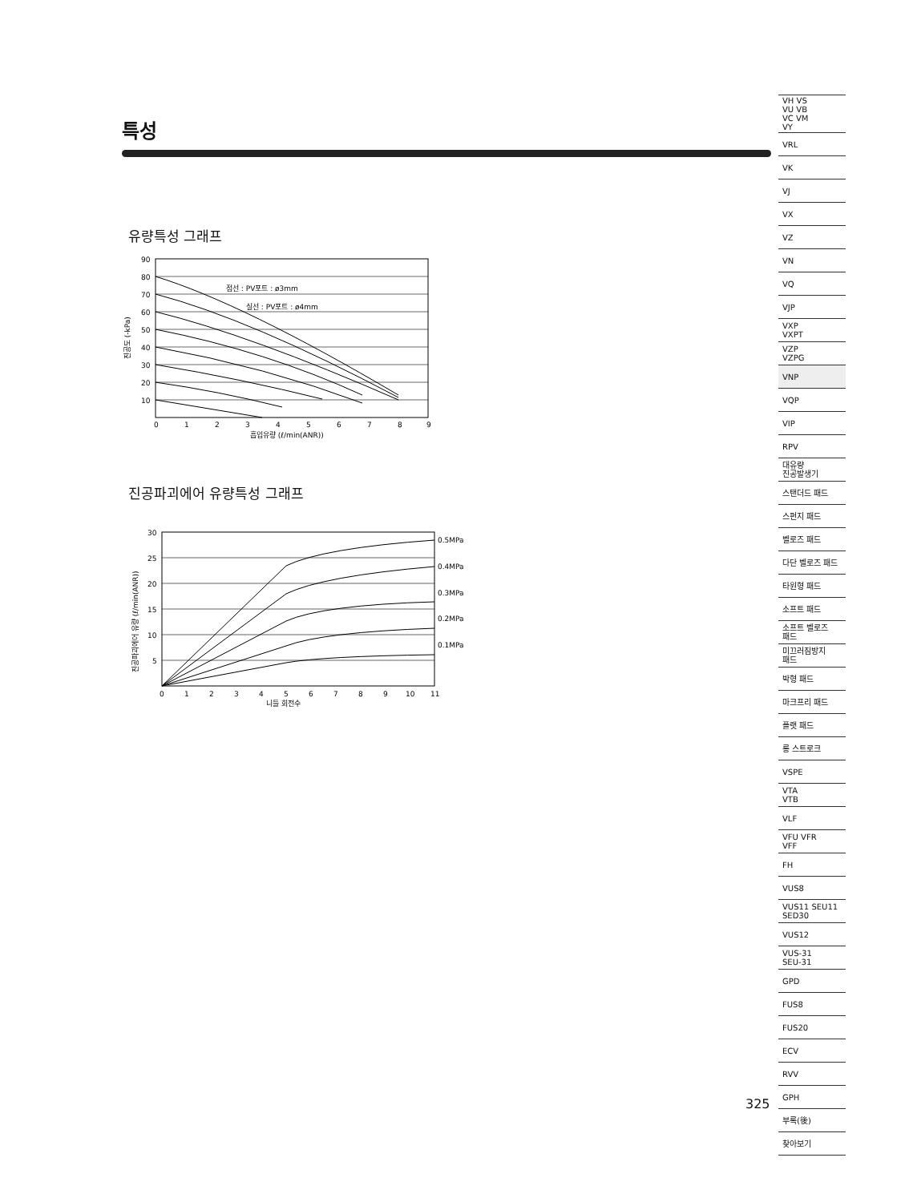특성
유량특성 그래프
90
80
70
60
50
40
30
20
10
0
1
2
3
4
5
6
7
8
9
흡입유량 (ℓ/min(ANR))
점선 : PV포트 : ø3mm
실선 : PV포트 : ø4mm
진공도 (-kPa)
진공파괴에어 유량특성 그래프
0.5MPa
0.4MPa
0.3MPa
0.2MPa
0.1MPa
30
25
20
15
10
5
0
1
2
3
4
5
6
7
8
9
10
11
니들 회전수
진공파괴에어 유량 (ℓ/min(ANR))
VH VS
VU VB
VC VM
VY
VRL
VK
VJ
VX
VZ
VN
VQ
VJP
VXP
VXPT
VZP
VZPG
VNP
VQP
VIP
RPV
대유량
진공발생기
스탠더드 패드
스펀지 패드
벨로즈 패드
다단 벨로즈 패드
타원형 패드
소프트 패드
소프트 벨로즈
패드
미끄러짐방지
패드
박형 패드
마크프리 패드
플랫 패드
롱 스트로크
VSPE
VTA
VTB
VLF
VFU VFR
VFF
FH
VUS8
VUS11 SEU11
SED30
VUS12
VUS-31
SEU-31
GPD
FUS8
FUS20
ECV
RVV
GPH
부록(後)
찾아보기
325